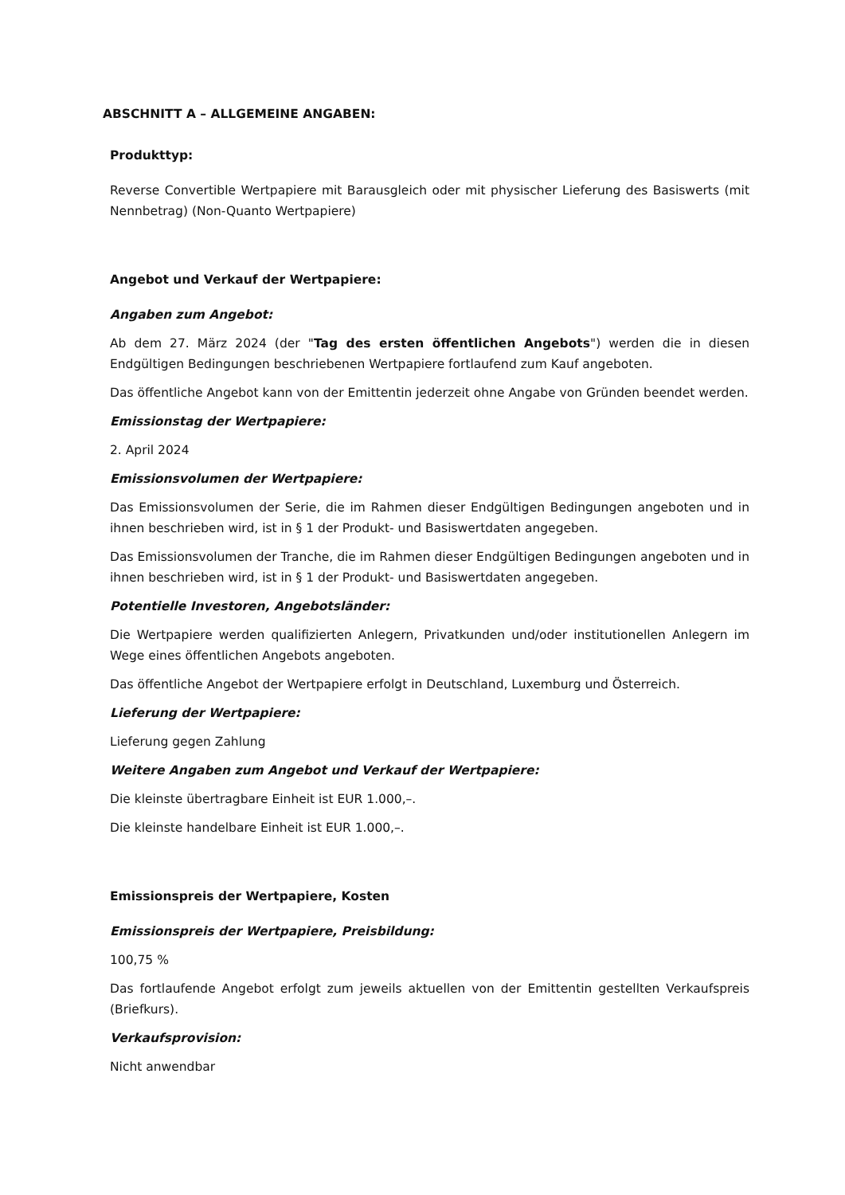ABSCHNITT A – ALLGEMEINE ANGABEN:
Produkttyp:
Reverse Convertible Wertpapiere mit Barausgleich oder mit physischer Lieferung des Basiswerts (mit Nennbetrag) (Non-Quanto Wertpapiere)
Angebot und Verkauf der Wertpapiere:
Angaben zum Angebot:
Ab dem 27. März 2024 (der "Tag des ersten öffentlichen Angebots") werden die in diesen Endgültigen Bedingungen beschriebenen Wertpapiere fortlaufend zum Kauf angeboten.
Das öffentliche Angebot kann von der Emittentin jederzeit ohne Angabe von Gründen beendet werden.
Emissionstag der Wertpapiere:
2. April 2024
Emissionsvolumen der Wertpapiere:
Das Emissionsvolumen der Serie, die im Rahmen dieser Endgültigen Bedingungen angeboten und in ihnen beschrieben wird, ist in § 1 der Produkt- und Basiswertdaten angegeben.
Das Emissionsvolumen der Tranche, die im Rahmen dieser Endgültigen Bedingungen angeboten und in ihnen beschrieben wird, ist in § 1 der Produkt- und Basiswertdaten angegeben.
Potentielle Investoren, Angebotsländer:
Die Wertpapiere werden qualifizierten Anlegern, Privatkunden und/oder institutionellen Anlegern im Wege eines öffentlichen Angebots angeboten.
Das öffentliche Angebot der Wertpapiere erfolgt in Deutschland, Luxemburg und Österreich.
Lieferung der Wertpapiere:
Lieferung gegen Zahlung
Weitere Angaben zum Angebot und Verkauf der Wertpapiere:
Die kleinste übertragbare Einheit ist EUR 1.000,–.
Die kleinste handelbare Einheit ist EUR 1.000,–.
Emissionspreis der Wertpapiere, Kosten
Emissionspreis der Wertpapiere, Preisbildung:
100,75 %
Das fortlaufende Angebot erfolgt zum jeweils aktuellen von der Emittentin gestellten Verkaufspreis (Briefkurs).
Verkaufsprovision:
Nicht anwendbar